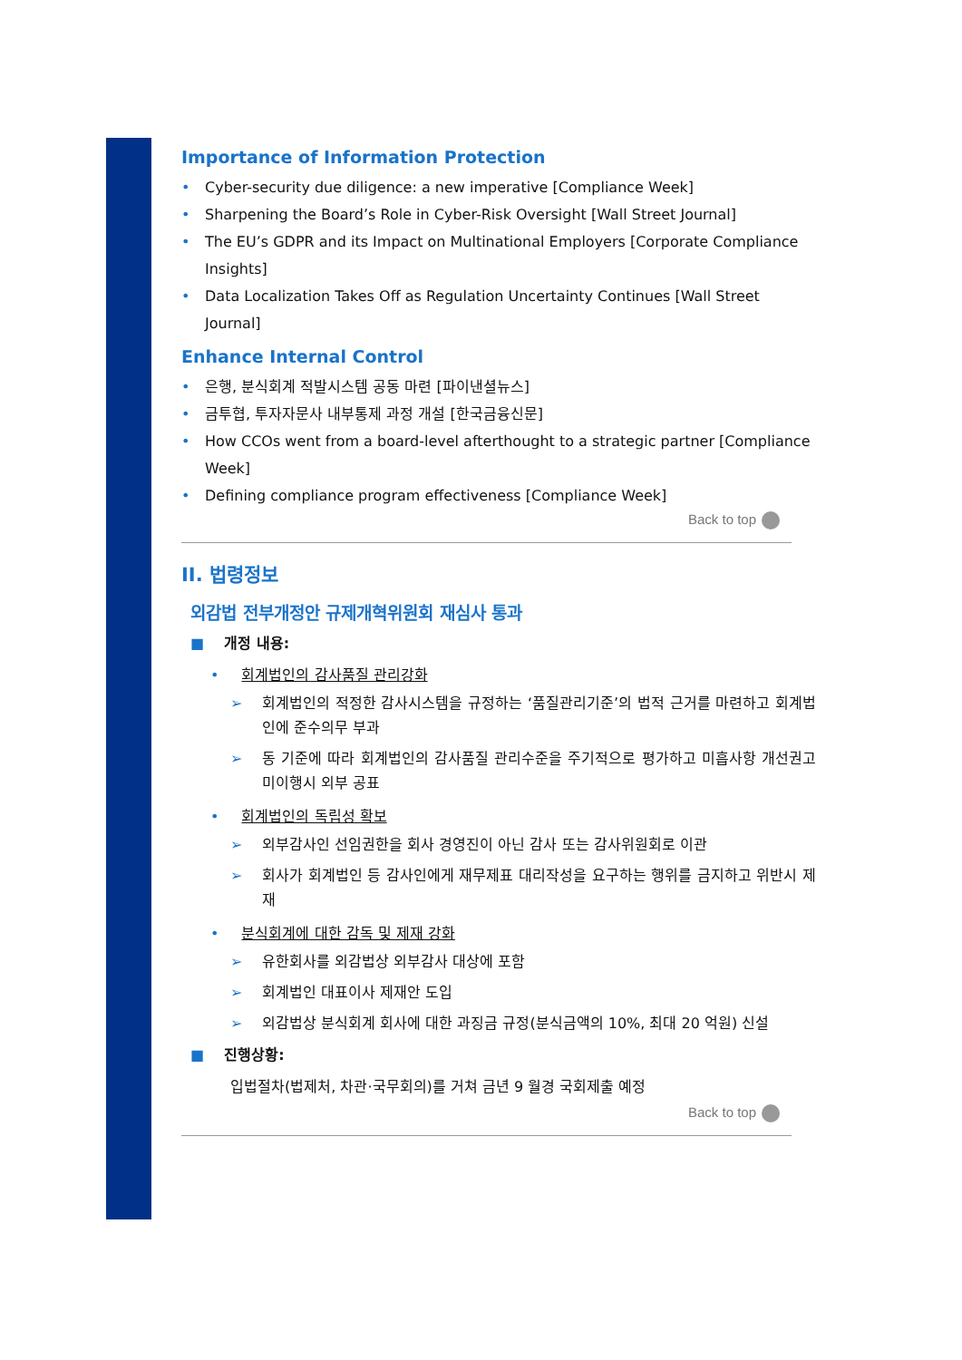Importance of Information Protection
Cyber-security due diligence: a new imperative [Compliance Week]
Sharpening the Board’s Role in Cyber-Risk Oversight [Wall Street Journal]
The EU’s GDPR and its Impact on Multinational Employers [Corporate Compliance Insights]
Data Localization Takes Off as Regulation Uncertainty Continues [Wall Street Journal]
Enhance Internal Control
은행, 분식회계 적발시스템 공동 마련 [파이낸셜뉴스]
금투협, 투자자문사 내부통제 과정 개설 [한국금융신문]
How CCOs went from a board-level afterthought to a strategic partner [Compliance Week]
Defining compliance program effectiveness [Compliance Week]
Back to top
II. 법령정보
외감법 전부개정안 규제개혁위원회 재심사 통과
■ 개정 내용:
• 회계법인의 감사품질 관리강화
➢ 회계법인의 적정한 감사시스템을 규정하는 ‘품질관리기준’의 법적 근거를 마련하고 회계법인에 준수의무 부과
➢ 동 기준에 따라 회계법인의 감사품질 관리수준을 주기적으로 평가하고 미흡사항 개선권고 미이행시 외부 공표
• 회계법인의 독립성 확보
➢ 외부감사인 선임권한을 회사 경영진이 아닌 감사 또는 감사위원회로 이관
➢ 회사가 회계법인 등 감사인에게 재무제표 대리작성을 요구하는 행위를 금지하고 위반시 제재
• 분식회계에 대한 감독 및 제재 강화
➢ 유한회사를 외감법상 외부감사 대상에 포함
➢ 회계법인 대표이사 제재안 도입
➢ 외감법상 분식회계 회사에 대한 과징금 규정(분식금액의 10%, 최대 20 억원) 신설
■ 진행상황:
입법절차(법제처, 차관·국무회의)를 거쳐 금년 9 월경 국회제출 예정
Back to top